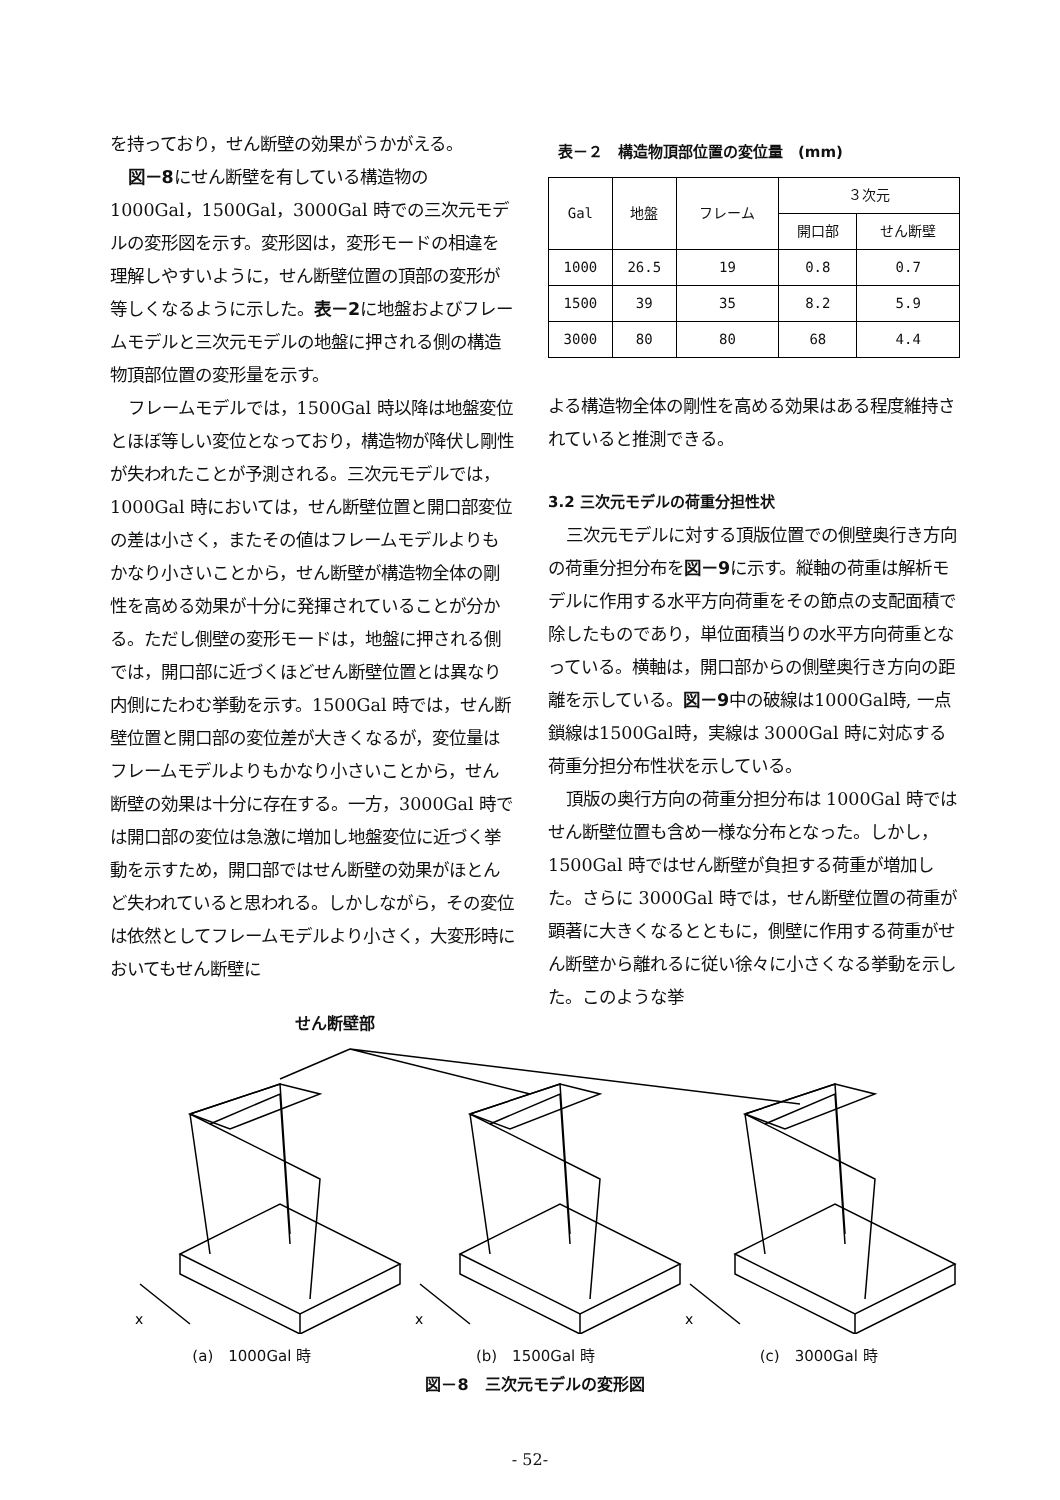を持っており，せん断壁の効果がうかがえる。
図－8にせん断壁を有している構造物の1000Gal，1500Gal，3000Gal 時での三次元モデルの変形図を示す。変形図は，変形モードの相違を理解しやすいように，せん断壁位置の頂部の変形が等しくなるように示した。表－2に地盤およびフレームモデルと三次元モデルの地盤に押される側の構造物頂部位置の変形量を示す。
フレームモデルでは，1500Gal 時以降は地盤変位とほぼ等しい変位となっており，構造物が降伏し剛性が失われたことが予測される。三次元モデルでは，1000Gal 時においては，せん断壁位置と開口部変位の差は小さく，またその値はフレームモデルよりもかなり小さいことから，せん断壁が構造物全体の剛性を高める効果が十分に発揮されていることが分かる。ただし側壁の変形モードは，地盤に押される側では，開口部に近づくほどせん断壁位置とは異なり内側にたわむ挙動を示す。1500Gal 時では，せん断壁位置と開口部の変位差が大きくなるが，変位量はフレームモデルよりもかなり小さいことから，せん断壁の効果は十分に存在する。一方，3000Gal 時では開口部の変位は急激に増加し地盤変位に近づく挙動を示すため，開口部ではせん断壁の効果がほとんど失われていると思われる。しかしながら，その変位は依然としてフレームモデルより小さく，大変形時においてもせん断壁に
表－２　構造物頂部位置の変位量　(mm)
| Gal | 地盤 | フレーム | ３次元 | |
| --- | --- | --- | --- | --- |
| | | | 開口部 | せん断壁 |
| 1000 | 26.5 | 19 | 0.8 | 0.7 |
| 1500 | 39 | 35 | 8.2 | 5.9 |
| 3000 | 80 | 80 | 68 | 4.4 |
よる構造物全体の剛性を高める効果はある程度維持されていると推測できる。
3.2 三次元モデルの荷重分担性状
三次元モデルに対する頂版位置での側壁奥行き方向の荷重分担分布を図－9に示す。縦軸の荷重は解析モデルに作用する水平方向荷重をその節点の支配面積で除したものであり，単位面積当りの水平方向荷重となっている。横軸は，開口部からの側壁奥行き方向の距離を示している。図－9中の破線は1000Gal時, 一点鎖線は1500Gal時，実線は 3000Gal 時に対応する荷重分担分布性状を示している。
頂版の奥行方向の荷重分担分布は 1000Gal 時ではせん断壁位置も含め一様な分布となった。しかし，1500Gal 時ではせん断壁が負担する荷重が増加した。さらに 3000Gal 時では，せん断壁位置の荷重が顕著に大きくなるとともに，側壁に作用する荷重がせん断壁から離れるに従い徐々に小さくなる挙動を示した。このような挙
せん断壁部
x
x
x
(a)　1000Gal 時 (b)　1500Gal 時 (c)　3000Gal 時
図－8　三次元モデルの変形図
- 52-